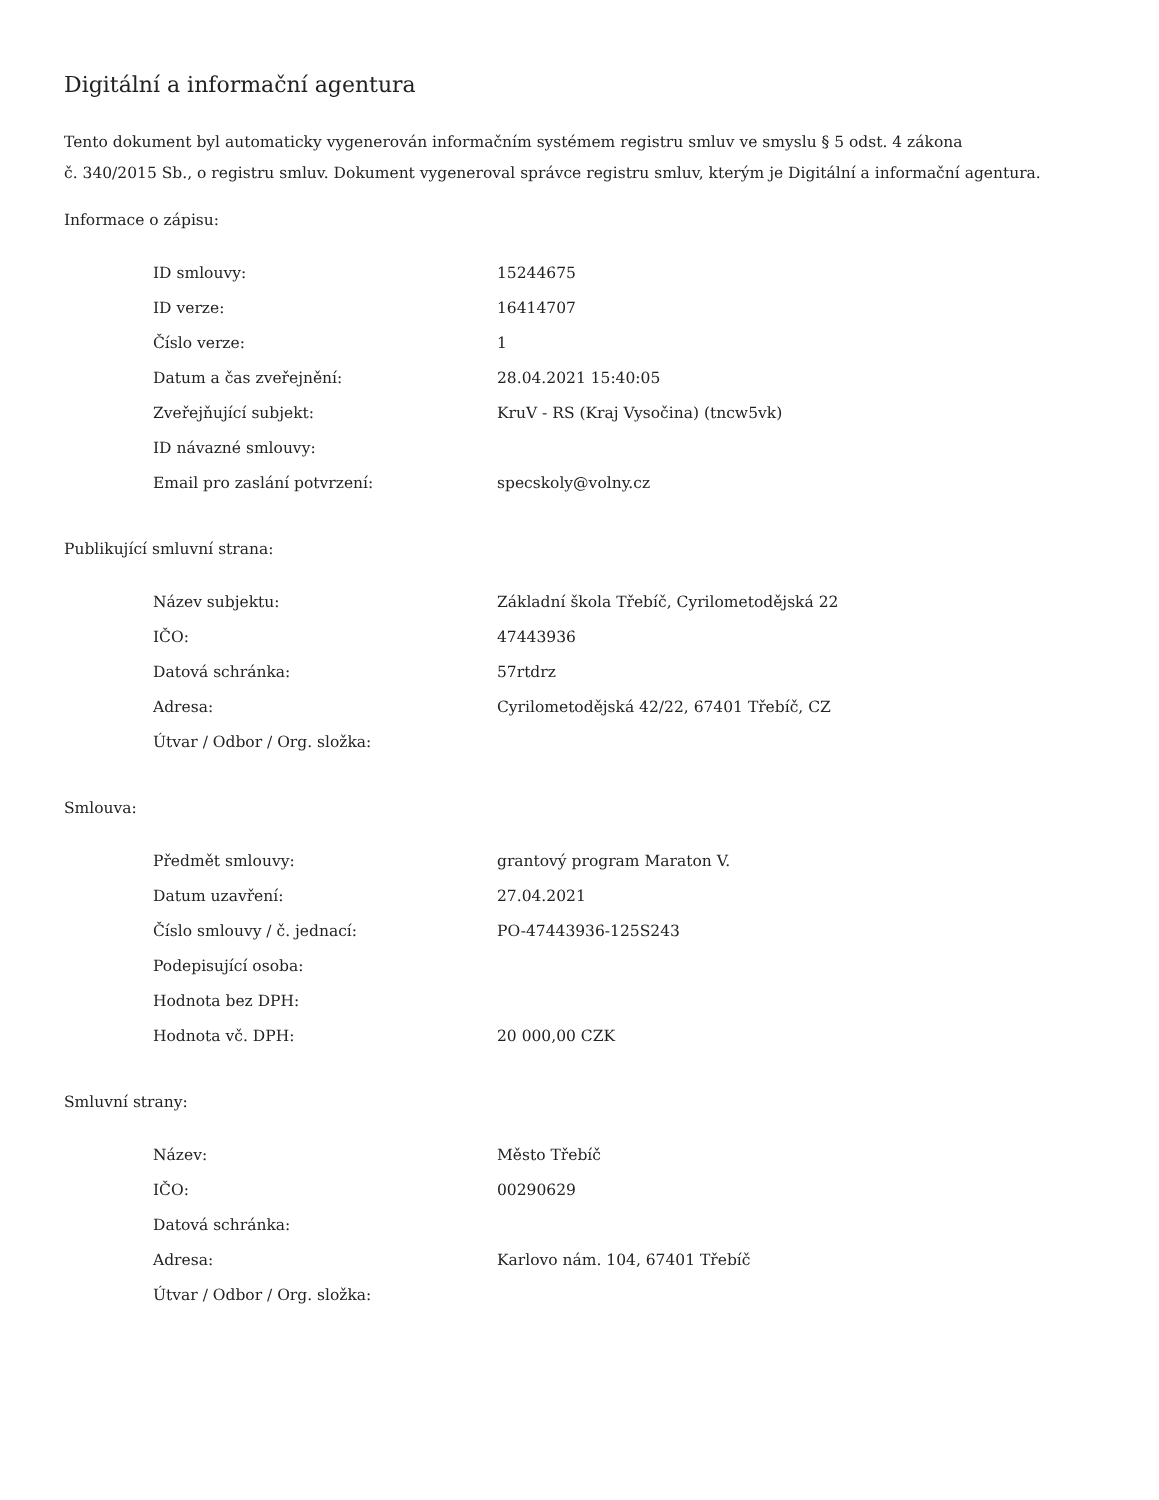Digitální a informační agentura
Tento dokument byl automaticky vygenerován informačním systémem registru smluv ve smyslu § 5 odst. 4 zákona
č. 340/2015 Sb., o registru smluv. Dokument vygeneroval správce registru smluv, kterým je Digitální a informační agentura.
Informace o zápisu:
| ID smlouvy: | 15244675 |
| ID verze: | 16414707 |
| Číslo verze: | 1 |
| Datum a čas zveřejnění: | 28.04.2021 15:40:05 |
| Zveřejňující subjekt: | KruV - RS (Kraj Vysočina) (tncw5vk) |
| ID návazné smlouvy: | |
| Email pro zaslání potvrzení: | specskoly@volny.cz |
Publikující smluvní strana:
| Název subjektu: | Základní škola Třebíč, Cyrilometodějská 22 |
| IČO: | 47443936 |
| Datová schránka: | 57rtdrz |
| Adresa: | Cyrilometodějská 42/22, 67401 Třebíč, CZ |
| Útvar / Odbor / Org. složka: | |
Smlouva:
| Předmět smlouvy: | grantový program Maraton V. |
| Datum uzavření: | 27.04.2021 |
| Číslo smlouvy / č. jednací: | PO-47443936-125S243 |
| Podepisující osoba: | |
| Hodnota bez DPH: | |
| Hodnota vč. DPH: | 20 000,00 CZK |
Smluvní strany:
| Název: | Město Třebíč |
| IČO: | 00290629 |
| Datová schránka: | |
| Adresa: | Karlovo nám. 104, 67401 Třebíč |
| Útvar / Odbor / Org. složka: | |